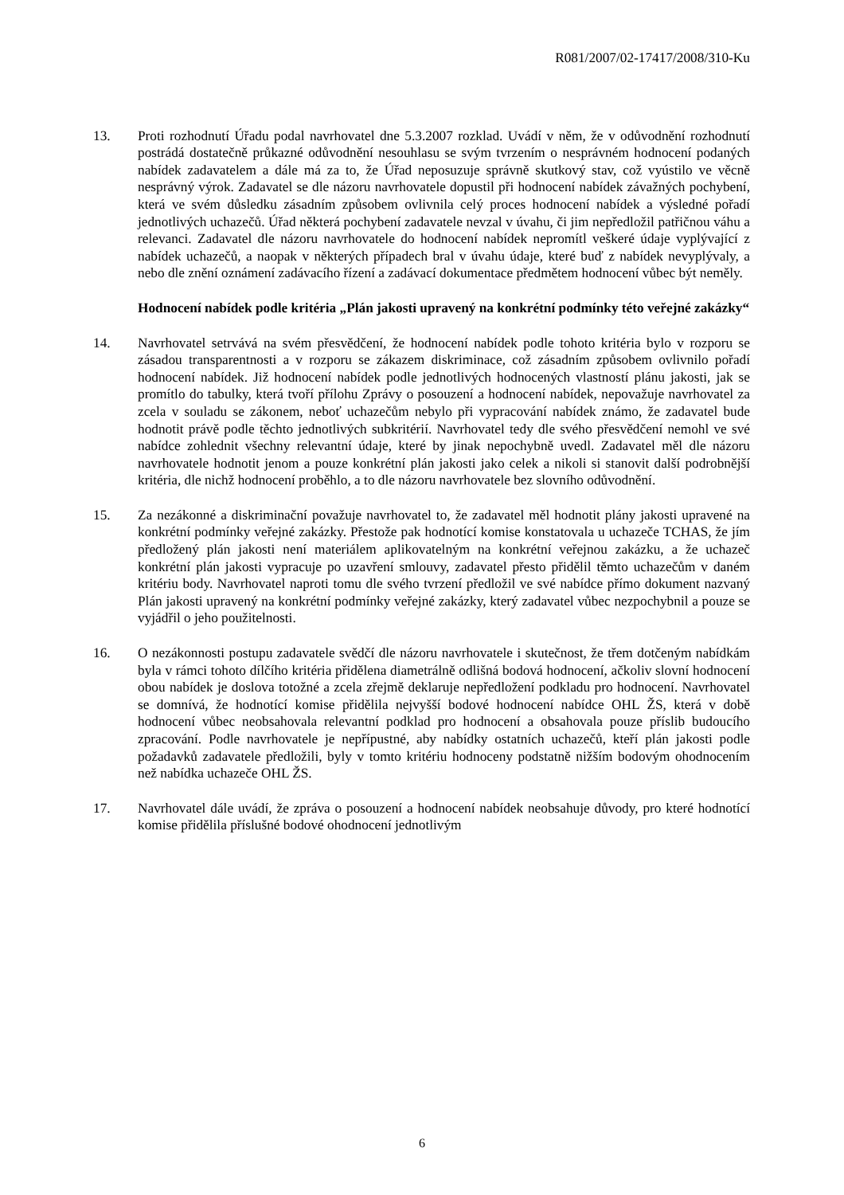R081/2007/02-17417/2008/310-Ku
13. Proti rozhodnutí Úřadu podal navrhovatel dne 5.3.2007 rozklad. Uvádí v něm, že v odůvodnění rozhodnutí postrádá dostatečně průkazné odůvodnění nesouhlasu se svým tvrzením o nesprávném hodnocení podaných nabídek zadavatelem a dále má za to, že Úřad neposuzuje správně skutkový stav, což vyústilo ve věcně nesprávný výrok. Zadavatel se dle názoru navrhovatele dopustil při hodnocení nabídek závažných pochybení, která ve svém důsledku zásadním způsobem ovlivnila celý proces hodnocení nabídek a výsledné pořadí jednotlivých uchazečů. Úřad některá pochybení zadavatele nevzal v úvahu, či jim nepředložil patřičnou váhu a relevanci. Zadavatel dle názoru navrhovatele do hodnocení nabídek nepromítl veškeré údaje vyplývající z nabídek uchazečů, a naopak v některých případech bral v úvahu údaje, které buď z nabídek nevyplývaly, a nebo dle znění oznámení zadávacího řízení a zadávací dokumentace předmětem hodnocení vůbec být neměly.
Hodnocení nabídek podle kritéria „Plán jakosti upravený na konkrétní podmínky této veřejné zakázky“
14. Navrhovatel setrvává na svém přesvědčení, že hodnocení nabídek podle tohoto kritéria bylo v rozporu se zásadou transparentnosti a v rozporu se zákazem diskriminace, což zásadním způsobem ovlivnilo pořadí hodnocení nabídek. Již hodnocení nabídek podle jednotlivých hodnocených vlastností plánu jakosti, jak se promítlo do tabulky, která tvoří přílohu Zprávy o posouzení a hodnocení nabídek, nepovažuje navrhovatel za zcela v souladu se zákonem, neboť uchazečům nebylo při vypracování nabídek známo, že zadavatel bude hodnotit právě podle těchto jednotlivých subkritérií. Navrhovatel tedy dle svého přesvědčení nemohl ve své nabídce zohlednit všechny relevantní údaje, které by jinak nepochybně uvedl. Zadavatel měl dle názoru navrhovatele hodnotit jenom a pouze konkrétní plán jakosti jako celek a nikoli si stanovit další podrobnější kritéria, dle nichž hodnocení proběhlo, a to dle názoru navrhovatele bez slovního odůvodnění.
15. Za nezákonné a diskriminační považuje navrhovatel to, že zadavatel měl hodnotit plány jakosti upravené na konkrétní podmínky veřejné zakázky. Přestože pak hodnotící komise konstatovala u uchazeče TCHAS, že jím předložený plán jakosti není materiálem aplikovatelným na konkrétní veřejnou zakázku, a že uchazeč konkrétní plán jakosti vypracuje po uzavření smlouvy, zadavatel přesto přidělil těmto uchazečům v daném kritériu body. Navrhovatel naproti tomu dle svého tvrzení předložil ve své nabídce přímo dokument nazvaný Plán jakosti upravený na konkrétní podmínky veřejné zakázky, který zadavatel vůbec nezpochybnil a pouze se vyjádřil o jeho použitelnosti.
16. O nezákonnosti postupu zadavatele svědčí dle názoru navrhovatele i skutečnost, že třem dotčeným nabídkám byla v rámci tohoto dílčího kritéria přidělena diametrálně odlišná bodová hodnocení, ačkoliv slovní hodnocení obou nabídek je doslova totožné a zcela zřejmě deklaruje nepředložení podkladu pro hodnocení. Navrhovatel se domnívá, že hodnotící komise přidělila nejvyšší bodové hodnocení nabídce OHL ŽS, která v době hodnocení vůbec neobsahovala relevantní podklad pro hodnocení a obsahovala pouze příslib budoucího zpracování. Podle navrhovatele je nepřípustné, aby nabídky ostatních uchazečů, kteří plán jakosti podle požadavků zadavatele předložili, byly v tomto kritériu hodnoceny podstatně nižším bodovým ohodnocením než nabídka uchazeče OHL ŽS.
17. Navrhovatel dále uvádí, že zpráva o posouzení a hodnocení nabídek neobsahuje důvody, pro které hodnotící komise přidělila příslušné bodové ohodnocení jednotlivým
6